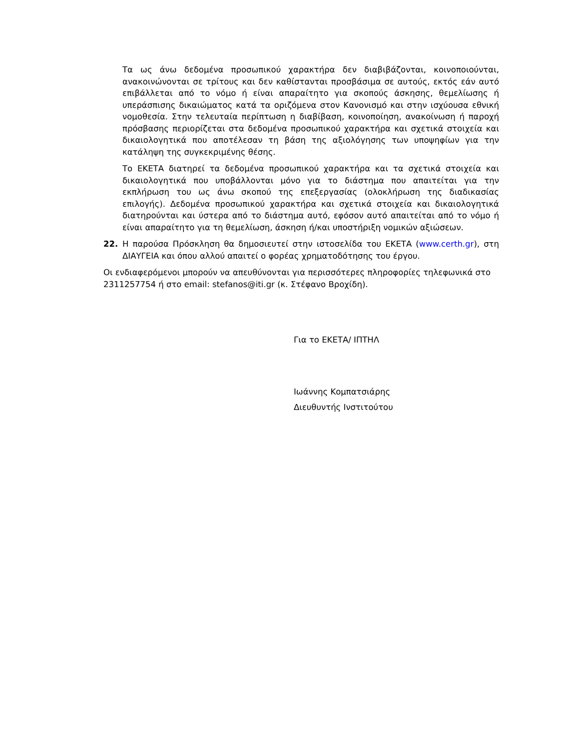Τα ως άνω δεδομένα προσωπικού χαρακτήρα δεν διαβιβάζονται, κοινοποιούνται, ανακοινώνονται σε τρίτους και δεν καθίστανται προσβάσιμα σε αυτούς, εκτός εάν αυτό επιβάλλεται από το νόμο ή είναι απαραίτητο για σκοπούς άσκησης, θεμελίωσης ή υπεράσπισης δικαιώματος κατά τα οριζόμενα στον Κανονισμό και στην ισχύουσα εθνική νομοθεσία. Στην τελευταία περίπτωση η διαβίβαση, κοινοποίηση, ανακοίνωση ή παροχή πρόσβασης περιορίζεται στα δεδομένα προσωπικού χαρακτήρα και σχετικά στοιχεία και δικαιολογητικά που αποτέλεσαν τη βάση της αξιολόγησης των υποψηφίων για την κατάληψη της συγκεκριμένης θέσης.
Το ΕΚΕΤΑ διατηρεί τα δεδομένα προσωπικού χαρακτήρα και τα σχετικά στοιχεία και δικαιολογητικά που υποβάλλονται μόνο για το διάστημα που απαιτείται για την εκπλήρωση του ως άνω σκοπού της επεξεργασίας (ολοκλήρωση της διαδικασίας επιλογής). Δεδομένα προσωπικού χαρακτήρα και σχετικά στοιχεία και δικαιολογητικά διατηρούνται και ύστερα από το διάστημα αυτό, εφόσον αυτό απαιτείται από το νόμο ή είναι απαραίτητο για τη θεμελίωση, άσκηση ή/και υποστήριξη νομικών αξιώσεων.
22. Η παρούσα Πρόσκληση θα δημοσιευτεί στην ιστοσελίδα του ΕΚΕΤΑ (www.certh.gr), στη ΔΙΑΥΓΕΙΑ και όπου αλλού απαιτεί ο φορέας χρηματοδότησης του έργου.
Οι ενδιαφερόμενοι μπορούν να απευθύνονται για περισσότερες πληροφορίες τηλεφωνικά στο 2311257754 ή στο email: stefanos@iti.gr (κ. Στέφανο Βροχίδη).
Για το ΕΚΕΤΑ/ ΙΠΤΗΛ
Ιωάννης Κομπατσιάρης
Διευθυντής Ινστιτούτου